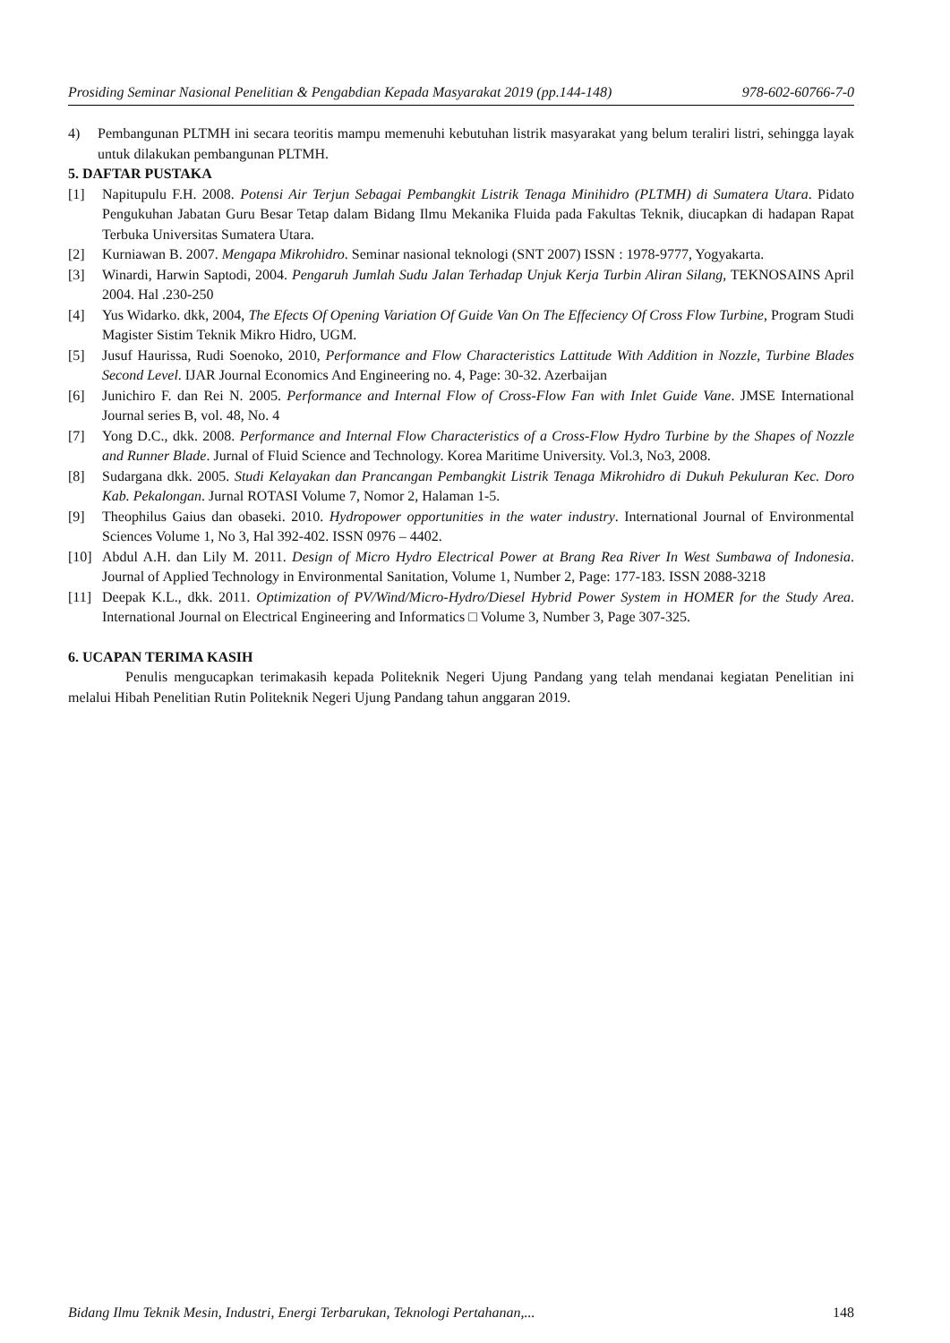Prosiding Seminar Nasional Penelitian & Pengabdian Kepada Masyarakat 2019 (pp.144-148) 978-602-60766-7-0
4) Pembangunan PLTMH ini secara teoritis mampu memenuhi kebutuhan listrik masyarakat yang belum teraliri listri, sehingga layak untuk dilakukan pembangunan PLTMH.
5. DAFTAR PUSTAKA
[1] Napitupulu F.H. 2008. Potensi Air Terjun Sebagai Pembangkit Listrik Tenaga Minihidro (PLTMH) di Sumatera Utara. Pidato Pengukuhan Jabatan Guru Besar Tetap dalam Bidang Ilmu Mekanika Fluida pada Fakultas Teknik, diucapkan di hadapan Rapat Terbuka Universitas Sumatera Utara.
[2] Kurniawan B. 2007. Mengapa Mikrohidro. Seminar nasional teknologi (SNT 2007) ISSN : 1978-9777, Yogyakarta.
[3] Winardi, Harwin Saptodi, 2004. Pengaruh Jumlah Sudu Jalan Terhadap Unjuk Kerja Turbin Aliran Silang, TEKNOSAINS April 2004. Hal .230-250
[4] Yus Widarko. dkk, 2004, The Efects Of Opening Variation Of Guide Van On The Effeciency Of Cross Flow Turbine, Program Studi Magister Sistim Teknik Mikro Hidro, UGM.
[5] Jusuf Haurissa, Rudi Soenoko, 2010, Performance and Flow Characteristics Lattitude With Addition in Nozzle, Turbine Blades Second Level. IJAR Journal Economics And Engineering no. 4, Page: 30-32. Azerbaijan
[6] Junichiro F. dan Rei N. 2005. Performance and Internal Flow of Cross-Flow Fan with Inlet Guide Vane. JMSE International Journal series B, vol. 48, No. 4
[7] Yong D.C., dkk. 2008. Performance and Internal Flow Characteristics of a Cross-Flow Hydro Turbine by the Shapes of Nozzle and Runner Blade. Jurnal of Fluid Science and Technology. Korea Maritime University. Vol.3, No3, 2008.
[8] Sudargana dkk. 2005. Studi Kelayakan dan Prancangan Pembangkit Listrik Tenaga Mikrohidro di Dukuh Pekuluran Kec. Doro Kab. Pekalongan. Jurnal ROTASI Volume 7, Nomor 2, Halaman 1-5.
[9] Theophilus Gaius dan obaseki. 2010. Hydropower opportunities in the water industry. International Journal of Environmental Sciences Volume 1, No 3, Hal 392-402. ISSN 0976 – 4402.
[10] Abdul A.H. dan Lily M. 2011. Design of Micro Hydro Electrical Power at Brang Rea River In West Sumbawa of Indonesia. Journal of Applied Technology in Environmental Sanitation, Volume 1, Number 2, Page: 177-183. ISSN 2088-3218
[11] Deepak K.L., dkk. 2011. Optimization of PV/Wind/Micro-Hydro/Diesel Hybrid Power System in HOMER for the Study Area. International Journal on Electrical Engineering and Informatics □ Volume 3, Number 3, Page 307-325.
6. UCAPAN TERIMA KASIH
Penulis mengucapkan terimakasih kepada Politeknik Negeri Ujung Pandang yang telah mendanai kegiatan Penelitian ini melalui Hibah Penelitian Rutin Politeknik Negeri Ujung Pandang tahun anggaran 2019.
Bidang Ilmu Teknik Mesin, Industri, Energi Terbarukan, Teknologi Pertahanan,... 148